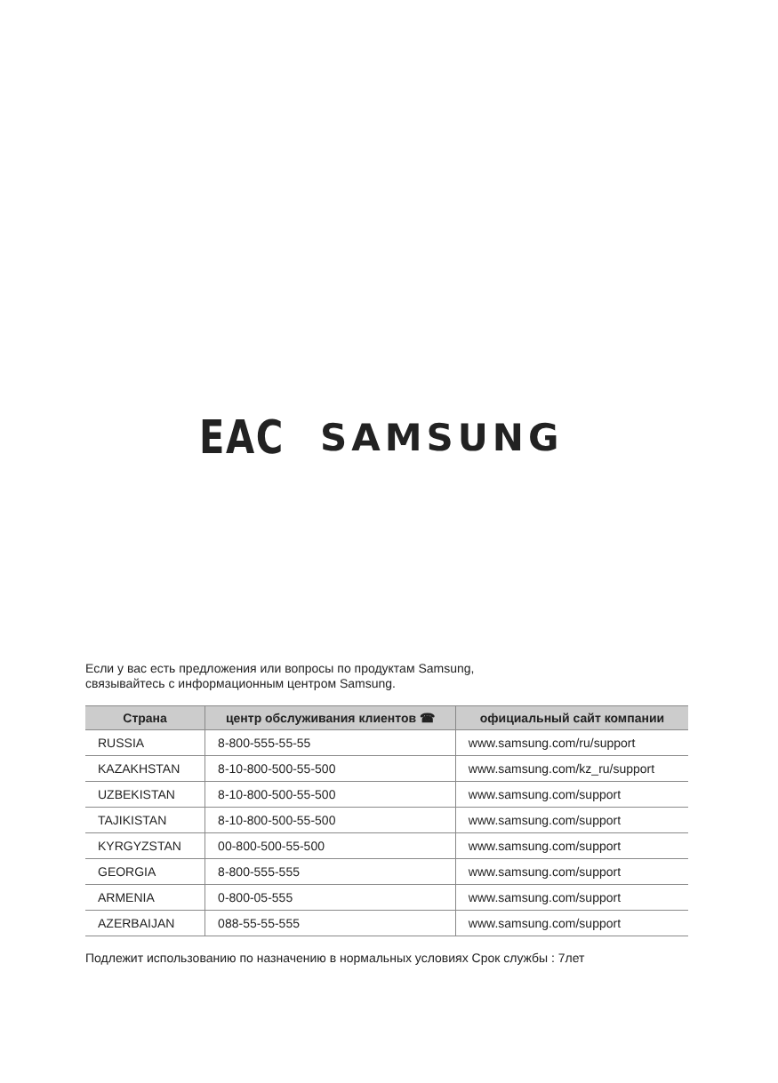EAC SAMSUNG
Если у вас есть предложения или вопросы по продуктам Samsung,
связывайтесь с информационным центром Samsung.
| Страна | центр обслуживания клиентов ☎ | официальный сайт компании |
| --- | --- | --- |
| RUSSIA | 8-800-555-55-55 | www.samsung.com/ru/support |
| KAZAKHSTAN | 8-10-800-500-55-500 | www.samsung.com/kz_ru/support |
| UZBEKISTAN | 8-10-800-500-55-500 | www.samsung.com/support |
| TAJIKISTAN | 8-10-800-500-55-500 | www.samsung.com/support |
| KYRGYZSTAN | 00-800-500-55-500 | www.samsung.com/support |
| GEORGIA | 8-800-555-555 | www.samsung.com/support |
| ARMENIA | 0-800-05-555 | www.samsung.com/support |
| AZERBAIJAN | 088-55-55-555 | www.samsung.com/support |
Подлежит использованию по назначению в нормальных условиях Срок службы : 7лет